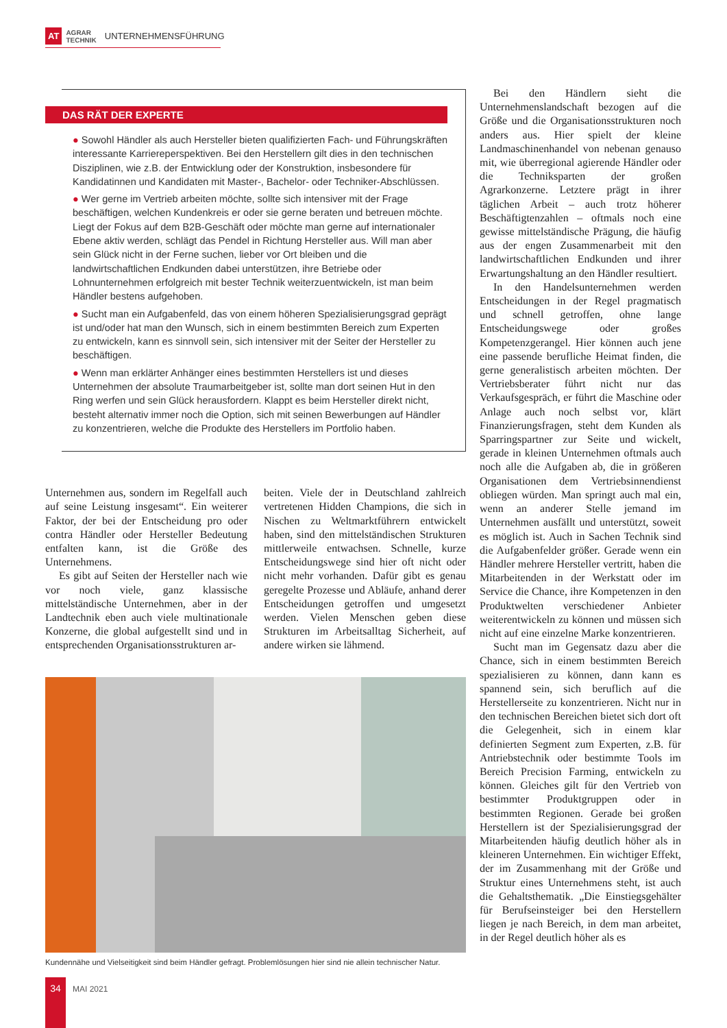AT AGRAR
TECHNIK UNTERNEHMENSFÜHRUNG
DAS RÄT DER EXPERTE
● Sowohl Händler als auch Hersteller bieten qualifizierten Fach- und Führungskräften interessante Karriereperspektiven. Bei den Herstellern gilt dies in den technischen Disziplinen, wie z.B. der Entwicklung oder der Konstruktion, insbesondere für Kandidatinnen und Kandidaten mit Master-, Bachelor- oder Techniker-Abschlüssen.
● Wer gerne im Vertrieb arbeiten möchte, sollte sich intensiver mit der Frage beschäftigen, welchen Kundenkreis er oder sie gerne beraten und betreuen möchte. Liegt der Fokus auf dem B2B-Geschäft oder möchte man gerne auf internationaler Ebene aktiv werden, schlägt das Pendel in Richtung Hersteller aus. Will man aber sein Glück nicht in der Ferne suchen, lieber vor Ort bleiben und die landwirtschaftlichen Endkunden dabei unterstützen, ihre Betriebe oder Lohnunternehmen erfolgreich mit bester Technik weiterzuentwickeln, ist man beim Händler bestens aufgehoben.
● Sucht man ein Aufgabenfeld, das von einem höheren Spezialisierungsgrad geprägt ist und/oder hat man den Wunsch, sich in einem bestimmten Bereich zum Experten zu entwickeln, kann es sinnvoll sein, sich intensiver mit der Seiter der Hersteller zu beschäftigen.
● Wenn man erklärter Anhänger eines bestimmten Herstellers ist und dieses Unternehmen der absolute Traumarbeitgeber ist, sollte man dort seinen Hut in den Ring werfen und sein Glück herausfordern. Klappt es beim Hersteller direkt nicht, besteht alternativ immer noch die Option, sich mit seinen Bewerbungen auf Händler zu konzentrieren, welche die Produkte des Herstellers im Portfolio haben.
Unternehmen aus, sondern im Regelfall auch auf seine Leistung insgesamt“. Ein weiterer Faktor, der bei der Entscheidung pro oder contra Händler oder Hersteller Bedeutung entfalten kann, ist die Größe des Unternehmens.
Es gibt auf Seiten der Hersteller nach wie vor noch viele, ganz klassische mittelständische Unternehmen, aber in der Landtechnik eben auch viele multinationale Konzerne, die global aufgestellt sind und in entsprechenden Organisationsstrukturen ar-
beiten. Viele der in Deutschland zahlreich vertretenen Hidden Champions, die sich in Nischen zu Weltmarktführern entwickelt haben, sind den mittelständischen Strukturen mittlerweile entwachsen. Schnelle, kurze Entscheidungswege sind hier oft nicht oder nicht mehr vorhanden. Dafür gibt es genau geregelte Prozesse und Abläufe, anhand derer Entscheidungen getroffen und umgesetzt werden. Vielen Menschen geben diese Strukturen im Arbeitsalltag Sicherheit, auf andere wirken sie lähmend.
Kundennähe und Vielseitigkeit sind beim Händler gefragt. Problemlösungen hier sind nie allein technischer Natur.
Bei den Händlern sieht die Unternehmenslandschaft bezogen auf die Größe und die Organisationsstrukturen noch anders aus. Hier spielt der kleine Landmaschinenhandel von nebenan genauso mit, wie überregional agierende Händler oder die Techniksparten der großen Agrarkonzerne. Letztere prägt in ihrer täglichen Arbeit – auch trotz höherer Beschäftigtenzahlen – oftmals noch eine gewisse mittelständische Prägung, die häufig aus der engen Zusammenarbeit mit den landwirtschaftlichen Endkunden und ihrer Erwartungshaltung an den Händler resultiert.
In den Handelsunternehmen werden Entscheidungen in der Regel pragmatisch und schnell getroffen, ohne lange Entscheidungswege oder großes Kompetenzgerangel. Hier können auch jene eine passende berufliche Heimat finden, die gerne generalistisch arbeiten möchten. Der Vertriebsberater führt nicht nur das Verkaufsgespräch, er führt die Maschine oder Anlage auch noch selbst vor, klärt Finanzierungsfragen, steht dem Kunden als Sparringspartner zur Seite und wickelt, gerade in kleinen Unternehmen oftmals auch noch alle die Aufgaben ab, die in größeren Organisationen dem Vertriebsinnendienst obliegen würden. Man springt auch mal ein, wenn an anderer Stelle jemand im Unternehmen ausfällt und unterstützt, soweit es möglich ist. Auch in Sachen Technik sind die Aufgabenfelder größer. Gerade wenn ein Händler mehrere Hersteller vertritt, haben die Mitarbeitenden in der Werkstatt oder im Service die Chance, ihre Kompetenzen in den Produktwelten verschiedener Anbieter weiterentwickeln zu können und müssen sich nicht auf eine einzelne Marke konzentrieren.
Sucht man im Gegensatz dazu aber die Chance, sich in einem bestimmten Bereich spezialisieren zu können, dann kann es spannend sein, sich beruflich auf die Herstellerseite zu konzentrieren. Nicht nur in den technischen Bereichen bietet sich dort oft die Gelegenheit, sich in einem klar definierten Segment zum Experten, z.B. für Antriebstechnik oder bestimmte Tools im Bereich Precision Farming, entwickeln zu können. Gleiches gilt für den Vertrieb von bestimmter Produktgruppen oder in bestimmten Regionen. Gerade bei großen Herstellern ist der Spezialisierungsgrad der Mitarbeitenden häufig deutlich höher als in kleineren Unternehmen. Ein wichtiger Effekt, der im Zusammenhang mit der Größe und Struktur eines Unternehmens steht, ist auch die Gehaltsthematik. „Die Einstiegsgehälter für Berufseinsteiger bei den Herstellern liegen je nach Bereich, in dem man arbeitet, in der Regel deutlich höher als es
34
MAI 2021